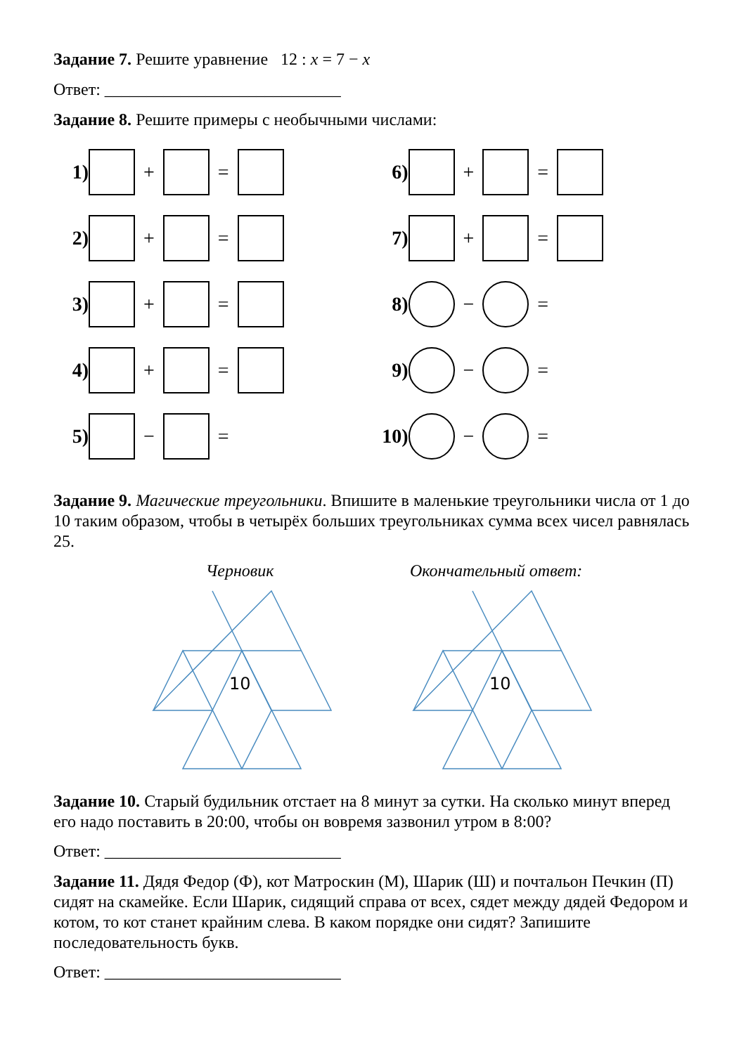Задание 7. Решите уравнение 12 : x = 7 − x
Ответ: ____________________________
Задание 8. Решите примеры с необычными числами:
1) + =
2) + =
3) + =
4) + =
5) − =
6) + =
7) + =
8) − =
9) − =
10) − =
Задание 9. Магические треугольники. Впишите в маленькие треугольники числа от 1 до 10 таким образом, чтобы в четырёх больших треугольниках сумма всех чисел равнялась 25.
Черновик Окончательный ответ:
10
10
Задание 10. Старый будильник отстает на 8 минут за сутки. На сколько минут вперед его надо поставить в 20:00, чтобы он вовремя зазвонил утром в 8:00?
Ответ: ____________________________
Задание 11. Дядя Федор (Ф), кот Матроскин (М), Шарик (Ш) и почтальон Печкин (П) сидят на скамейке. Если Шарик, сидящий справа от всех, сядет между дядей Федором и котом, то кот станет крайним слева. В каком порядке они сидят? Запишите последовательность букв.
Ответ: ____________________________